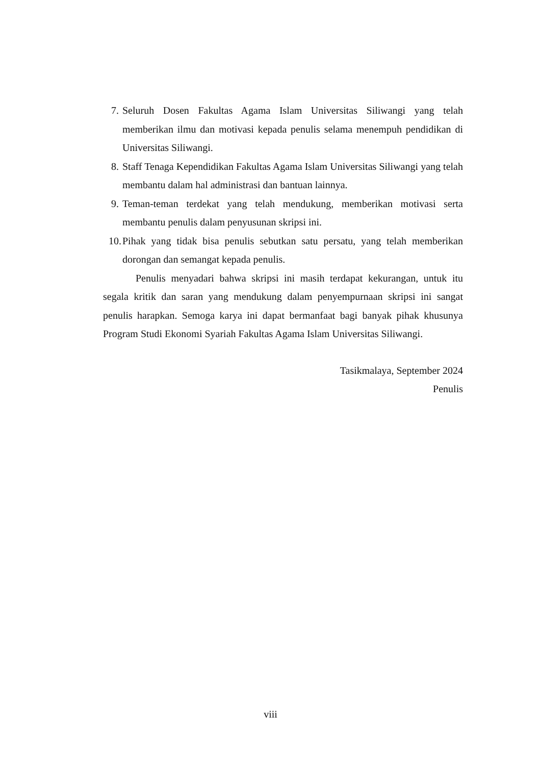7. Seluruh Dosen Fakultas Agama Islam Universitas Siliwangi yang telah memberikan ilmu dan motivasi kepada penulis selama menempuh pendidikan di Universitas Siliwangi.
8. Staff Tenaga Kependidikan Fakultas Agama Islam Universitas Siliwangi yang telah membantu dalam hal administrasi dan bantuan lainnya.
9. Teman-teman terdekat yang telah mendukung, memberikan motivasi serta membantu penulis dalam penyusunan skripsi ini.
10. Pihak yang tidak bisa penulis sebutkan satu persatu, yang telah memberikan dorongan dan semangat kepada penulis.
Penulis menyadari bahwa skripsi ini masih terdapat kekurangan, untuk itu segala kritik dan saran yang mendukung dalam penyempurnaan skripsi ini sangat penulis harapkan. Semoga karya ini dapat bermanfaat bagi banyak pihak khusunya Program Studi Ekonomi Syariah Fakultas Agama Islam Universitas Siliwangi.
Tasikmalaya, September 2024
Penulis
viii